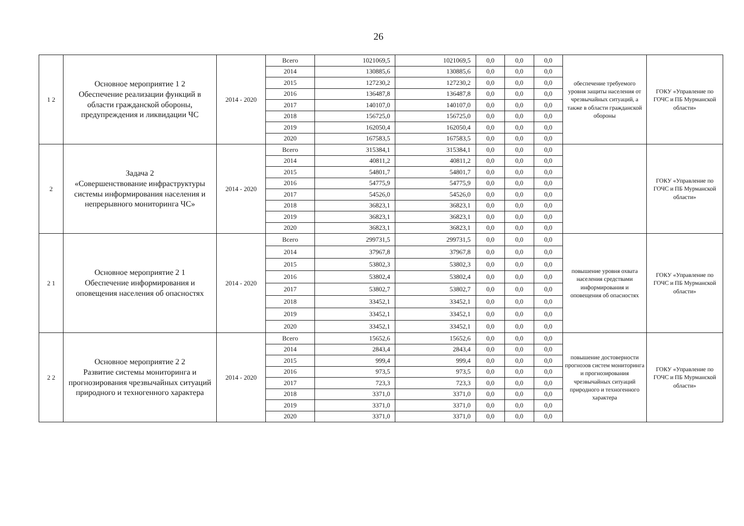26
| 1 2 | Основное мероприятие 1 2 Обеспечение реализации функций в области гражданской обороны, предупреждения и ликвидации ЧС | 2014 - 2020 | Всего | 1021069,5 | 1021069,5 | 0,0 | 0,0 | 0,0 | обеспечение требуемого уровня защиты населения от чрезвычайных ситуаций, а также в области гражданской обороны | ГОКУ «Управление по ГОЧС и ПБ Мурманской области» |
| | | | 2014 | 130885,6 | 130885,6 | 0,0 | 0,0 | 0,0 | | |
| | | | 2015 | 127230,2 | 127230,2 | 0,0 | 0,0 | 0,0 | | |
| | | | 2016 | 136487,8 | 136487,8 | 0,0 | 0,0 | 0,0 | | |
| | | | 2017 | 140107,0 | 140107,0 | 0,0 | 0,0 | 0,0 | | |
| | | | 2018 | 156725,0 | 156725,0 | 0,0 | 0,0 | 0,0 | | |
| | | | 2019 | 162050,4 | 162050,4 | 0,0 | 0,0 | 0,0 | | |
| | | | 2020 | 167583,5 | 167583,5 | 0,0 | 0,0 | 0,0 | | |
| 2 | Задача 2 «Совершенствование инфраструктуры системы информирования населения и непрерывного мониторинга ЧС» | 2014 - 2020 | Всего | 315384,1 | 315384,1 | 0,0 | 0,0 | 0,0 | | ГОКУ «Управление по ГОЧС и ПБ Мурманской области» |
| | | | 2014 | 40811,2 | 40811,2 | 0,0 | 0,0 | 0,0 | | |
| | | | 2015 | 54801,7 | 54801,7 | 0,0 | 0,0 | 0,0 | | |
| | | | 2016 | 54775,9 | 54775,9 | 0,0 | 0,0 | 0,0 | | |
| | | | 2017 | 54526,0 | 54526,0 | 0,0 | 0,0 | 0,0 | | |
| | | | 2018 | 36823,1 | 36823,1 | 0,0 | 0,0 | 0,0 | | |
| | | | 2019 | 36823,1 | 36823,1 | 0,0 | 0,0 | 0,0 | | |
| | | | 2020 | 36823,1 | 36823,1 | 0,0 | 0,0 | 0,0 | | |
| 2 1 | Основное мероприятие 2 1 Обеспечение информирования и оповещения населения об опасностях | 2014 - 2020 | Всего | 299731,5 | 299731,5 | 0,0 | 0,0 | 0,0 | повышение уровня охвата населения средствами информирования и оповещения об опасностях | ГОКУ «Управление по ГОЧС и ПБ Мурманской области» |
| | | | 2014 | 37967,8 | 37967,8 | 0,0 | 0,0 | 0,0 | | |
| | | | 2015 | 53802,3 | 53802,3 | 0,0 | 0,0 | 0,0 | | |
| | | | 2016 | 53802,4 | 53802,4 | 0,0 | 0,0 | 0,0 | | |
| | | | 2017 | 53802,7 | 53802,7 | 0,0 | 0,0 | 0,0 | | |
| | | | 2018 | 33452,1 | 33452,1 | 0,0 | 0,0 | 0,0 | | |
| | | | 2019 | 33452,1 | 33452,1 | 0,0 | 0,0 | 0,0 | | |
| | | | 2020 | 33452,1 | 33452,1 | 0,0 | 0,0 | 0,0 | | |
| 2 2 | Основное мероприятие 2 2 Развитие системы мониторинга и прогнозирования чрезвычайных ситуаций природного и техногенного характера | 2014 - 2020 | Всего | 15652,6 | 15652,6 | 0,0 | 0,0 | 0,0 | повышение достоверности прогнозов систем мониторинга и прогнозирования чрезвычайных ситуаций природного и техногенного характера | ГОКУ «Управление по ГОЧС и ПБ Мурманской области» |
| | | | 2014 | 2843,4 | 2843,4 | 0,0 | 0,0 | 0,0 | | |
| | | | 2015 | 999,4 | 999,4 | 0,0 | 0,0 | 0,0 | | |
| | | | 2016 | 973,5 | 973,5 | 0,0 | 0,0 | 0,0 | | |
| | | | 2017 | 723,3 | 723,3 | 0,0 | 0,0 | 0,0 | | |
| | | | 2018 | 3371,0 | 3371,0 | 0,0 | 0,0 | 0,0 | | |
| | | | 2019 | 3371,0 | 3371,0 | 0,0 | 0,0 | 0,0 | | |
| | | | 2020 | 3371,0 | 3371,0 | 0,0 | 0,0 | 0,0 | | |